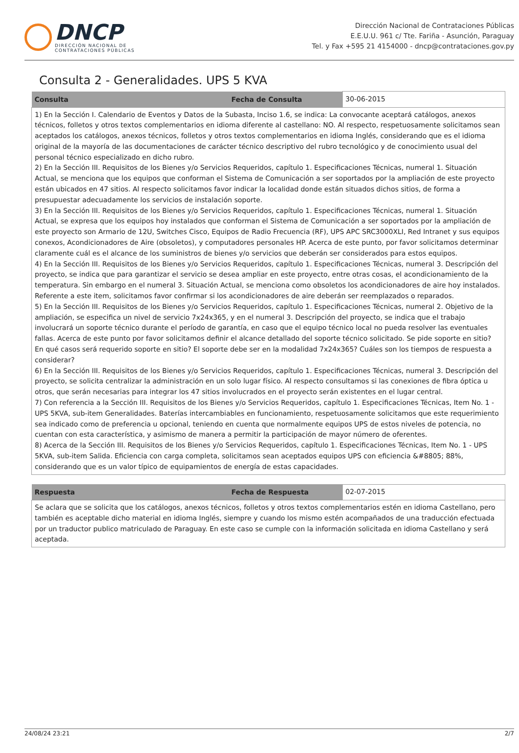DNCP
DIRECCIÓN NACIONAL DE
CONTRATACIONES PÚBLICAS
Dirección Nacional de Contrataciones Públicas
E.E.U.U. 961 c/ Tte. Fariña - Asunción, Paraguay
Tel. y Fax +595 21 4154000 - dncp@contrataciones.gov.py
Consulta 2 - Generalidades. UPS 5 KVA
| Consulta | Fecha de Consulta | 30-06-2015 |
| 1) En la Sección I. Calendario de Eventos y Datos de la Subasta, Inciso 1.6, se indica: La convocante aceptará catálogos, anexos técnicos, folletos y otros textos complementarios en idioma diferente al castellano: NO. Al respecto, respetuosamente solicitamos sean aceptados los catálogos, anexos técnicos, folletos y otros textos complementarios en idioma Inglés, considerando que es el idioma original de la mayoría de las documentaciones de carácter técnico descriptivo del rubro tecnológico y de conocimiento usual del personal técnico especializado en dicho rubro. 2) En la Sección III. Requisitos de los Bienes y/o Servicios Requeridos, capítulo 1. Especificaciones Técnicas, numeral 1. Situación Actual, se menciona que los equipos que conforman el Sistema de Comunicación a ser soportados por la ampliación de este proyecto están ubicados en 47 sitios. Al respecto solicitamos favor indicar la localidad donde están situados dichos sitios, de forma a presupuestar adecuadamente los servicios de instalación soporte. 3) En la Sección III. Requisitos de los Bienes y/o Servicios Requeridos, capítulo 1. Especificaciones Técnicas, numeral 1. Situación Actual, se expresa que los equipos hoy instalados que conforman el Sistema de Comunicación a ser soportados por la ampliación de este proyecto son Armario de 12U, Switches Cisco, Equipos de Radio Frecuencia (RF), UPS APC SRC3000XLI, Red Intranet y sus equipos conexos, Acondicionadores de Aire (obsoletos), y computadores personales HP. Acerca de este punto, por favor solicitamos determinar claramente cuál es el alcance de los suministros de bienes y/o servicios que deberán ser considerados para estos equipos. 4) En la Sección III. Requisitos de los Bienes y/o Servicios Requeridos, capítulo 1. Especificaciones Técnicas, numeral 3. Descripción del proyecto, se indica que para garantizar el servicio se desea ampliar en este proyecto, entre otras cosas, el acondicionamiento de la temperatura. Sin embargo en el numeral 3. Situación Actual, se menciona como obsoletos los acondicionadores de aire hoy instalados. Referente a este item, solicitamos favor confirmar si los acondicionadores de aire deberán ser reemplazados o reparados. 5) En la Sección III. Requisitos de los Bienes y/o Servicios Requeridos, capítulo 1. Especificaciones Técnicas, numeral 2. Objetivo de la ampliación, se especifica un nivel de servicio 7x24x365, y en el numeral 3. Descripción del proyecto, se indica que el trabajo involucrará un soporte técnico durante el período de garantía, en caso que el equipo técnico local no pueda resolver las eventuales fallas. Acerca de este punto por favor solicitamos definir el alcance detallado del soporte técnico solicitado. Se pide soporte en sitio? En qué casos será requerido soporte en sitio? El soporte debe ser en la modalidad 7x24x365? Cuáles son los tiempos de respuesta a considerar? 6) En la Sección III. Requisitos de los Bienes y/o Servicios Requeridos, capítulo 1. Especificaciones Técnicas, numeral 3. Descripción del proyecto, se solicita centralizar la administración en un solo lugar físico. Al respecto consultamos si las conexiones de fibra óptica u otros, que serán necesarias para integrar los 47 sitios involucrados en el proyecto serán existentes en el lugar central. 7) Con referencia a la Sección III. Requisitos de los Bienes y/o Servicios Requeridos, capítulo 1. Especificaciones Técnicas, Item No. 1 - UPS 5KVA, sub-item Generalidades. Baterías intercambiables en funcionamiento, respetuosamente solicitamos que este requerimiento sea indicado como de preferencia u opcional, teniendo en cuenta que normalmente equipos UPS de estos niveles de potencia, no cuentan con esta característica, y asimismo de manera a permitir la participación de mayor número de oferentes. 8) Acerca de la Sección III. Requisitos de los Bienes y/o Servicios Requeridos, capítulo 1. Especificaciones Técnicas, Item No. 1 - UPS 5KVA, sub-item Salida. Eficiencia con carga completa, solicitamos sean aceptados equipos UPS con eficiencia &#8805; 88%, considerando que es un valor típico de equipamientos de energía de estas capacidades. | | |
| Respuesta | Fecha de Respuesta | 02-07-2015 |
| Se aclara que se solicita que los catálogos, anexos técnicos, folletos y otros textos complementarios estén en idioma Castellano, pero también es aceptable dicho material en idioma Inglés, siempre y cuando los mismo estén acompañados de una traducción efectuada por un traductor publico matriculado de Paraguay. En este caso se cumple con la información solicitada en idioma Castellano y será aceptada. | | |
24/08/24 23:21 2/7